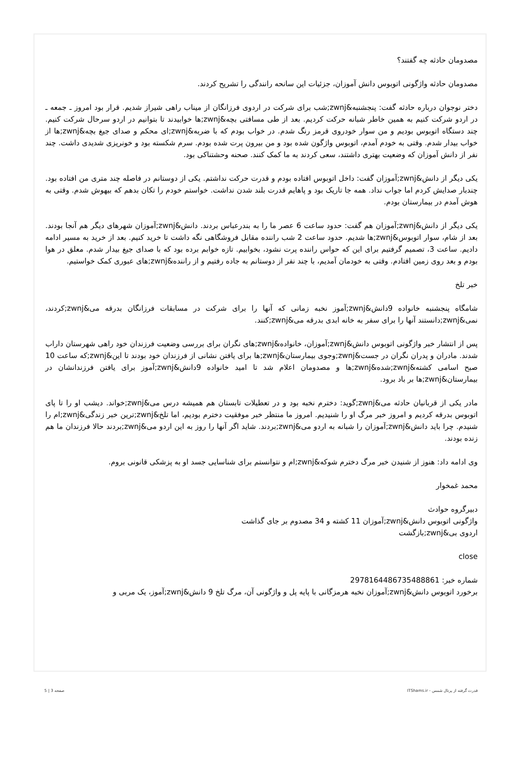مصدومان حادثه چه گفتند؟
مصدومان حادثه واژگونی اتوبوس دانش آموزان، جزئیات این سانحه رانندگی را تشریح کردند.
دختر نوجوان درباره حادثه گفت: پنجشنبه&zwnj;شب برای شرکت در اردوی فرزانگان از میناب راهی شیراز شدیم. قرار بود امروز ـ جمعه ـ در اردو شرکت کنیم به همین خاطر شبانه حرکت کردیم. بعد از طی مسافتی بچه&zwnj;ها خوابیدند تا بتوانیم در اردو سرحال شرکت کنیم. چند دستگاه اتوبوس بودیم و من سوار خودروی قرمز رنگ شدم. در خواب بودم که با ضربه&zwnj;ای محکم و صدای جیغ بچه&zwnj;ها از خواب بیدار شدم. وقتی به خودم آمدم، اتوبوس واژگون شده بود و من بیرون پرت شده بودم. سرم شکسته بود و خونریزی شدیدی داشت. چند نفر از دانش آموزان که وضعیت بهتری داشتند، سعی کردند به ما کمک کنند. صحنه وحشتناکی بود.
یکی دیگر از دانش&zwnj;آموزان گفت: داخل اتوبوس افتاده بودم و قدرت حرکت نداشتم. یکی از دوستانم در فاصله چند متری من افتاده بود. چندبار صدایش کردم اما جواب نداد. همه جا تاریک بود و پاهایم قدرت بلند شدن نداشت. خواستم خودم را تکان بدهم که بیهوش شدم. وقتی به هوش آمدم در بیمارستان بودم.
یکی دیگر از دانش&zwnj;آموزان هم گفت: حدود ساعت 6 عصر ما را به بندرعباس بردند. دانش&zwnj;آموزان شهرهای دیگر هم آنجا بودند. بعد از شام، سوار اتوبوس&zwnj;ها شدیم. حدود ساعت 2 شب راننده مقابل فروشگاهی نگه داشت تا خرید کنیم. بعد از خرید به مسیر ادامه دادیم. ساعت 3، تصمیم گرفتیم برای این که حواس راننده پرت نشود، بخوابیم. تازه خوابم برده بود که با صدای جیغ بیدار شدم. معلق در هوا بودم و بعد روی زمین افتادم. وقتی به خودمان آمدیم، با چند نفر از دوستانم به جاده رفتیم و از راننده&zwnj;های عبوری کمک خواستیم.
خبر تلخ
شامگاه پنجشنبه خانواده 9دانش&zwnj;آموز نخبه زمانی که آنها را برای شرکت در مسابقات فرزانگان بدرقه می&zwnj;کردند، نمی&zwnj;دانستند آنها را برای سفر به خانه ابدی بدرقه می&zwnj;کنند.
پس از انتشار خبر واژگونی اتوبوس دانش&zwnj;آموزان، خانواده&zwnj;های نگران برای بررسی وضعیت فرزندان خود راهی شهرستان داراب شدند. مادران و پدران نگران در جست&zwnj;وجوی بیمارستان&zwnj;ها برای یافتن نشانی از فرزندان خود بودند تا این&zwnj;که ساعت 10 صبح اسامی کشته&zwnj;شده&zwnj;ها و مصدومان اعلام شد تا امید خانواده 9دانش&zwnj;آموز برای یافتن فرزندانشان در بیمارستان&zwnj;ها بر باد برود.
مادر یکی از قربانیان حادثه می&zwnj;گوید: دخترم نخبه بود و در تعطیلات تابستان هم همیشه درس می&zwnj;خواند. دیشب او را تا پای اتوبوس بدرقه کردیم و امروز خبر مرگ او را شنیدیم. امروز ما منتظر خبر موفقیت دخترم بودیم، اما تلخ&zwnj;ترین خبر زندگی&zwnj;ام را شنیدم. چرا باید دانش&zwnj;آموزان را شبانه به اردو می&zwnj;بردند. شاید اگر آنها را روز به این اردو می&zwnj;بردند حالا فرزندان ما هم زنده بودند.
وی ادامه داد: هنوز از شنیدن خبر مرگ دخترم شوکه&zwnj;ام و نتوانستم برای شناسایی جسد او به پزشکی قانونی بروم.
محمد غمخوار
دبیرگروه حوادث
واژگونی اتوبوس دانش&zwnj;آموزان 11 کشته و 34 مصدوم بر جای گذاشت
اردوی بی&zwnj;بازگشت
close
شماره خبر: 2978164486735488861
برخورد اتوبوس دانش&zwnj;آموزان نخبه هرمزگانی با پایه پل و واژگونی آن، مرگ تلخ 9 دانش&zwnj;آموز، یک مربی و
قدرت گرفته از پرتال شمس - ITShams.ir صفحه 3 | 5